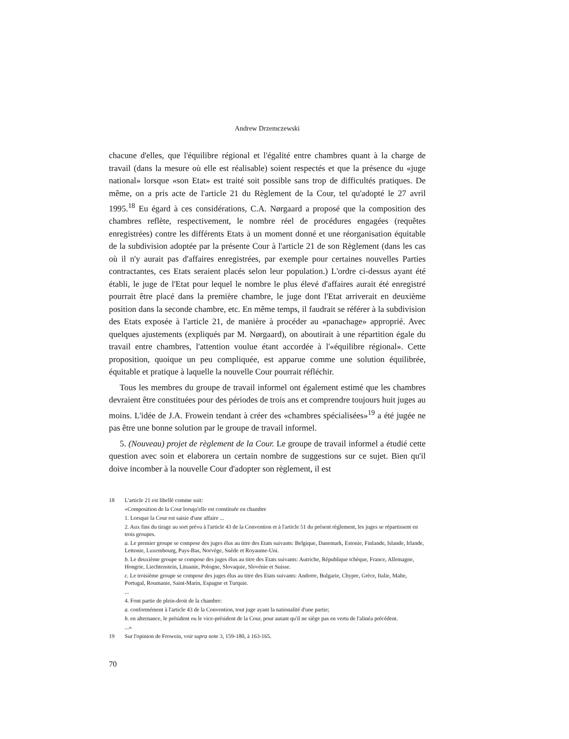Andrew Drzemczewski
chacune d'elles, que l'équilibre régional et l'égalité entre chambres quant à la charge de travail (dans la mesure où elle est réalisable) soient respectés et que la présence du «juge national» lorsque «son Etat» est traité soit possible sans trop de difficultés pratiques. De même, on a pris acte de l'article 21 du Règlement de la Cour, tel qu'adopté le 27 avril 1995.<sup>18</sup> Eu égard à ces considérations, C.A. Nørgaard a proposé que la composition des chambres reflète, respectivement, le nombre réel de procédures engagées (requêtes enregistrées) contre les différents Etats à un moment donné et une réorganisation équitable de la subdivision adoptée par la présente Cour à l'article 21 de son Règlement (dans les cas où il n'y aurait pas d'affaires enregistrées, par exemple pour certaines nouvelles Parties contractantes, ces Etats seraient placés selon leur population.) L'ordre ci-dessus ayant été établi, le juge de l'Etat pour lequel le nombre le plus élevé d'affaires aurait été enregistré pourrait être placé dans la première chambre, le juge dont l'Etat arriverait en deuxième position dans la seconde chambre, etc. En même temps, il faudrait se référer à la subdivision des Etats exposée à l'article 21, de manière à procéder au «panachage» approprié. Avec quelques ajustements (expliqués par M. Nørgaard), on aboutirait à une répartition égale du travail entre chambres, l'attention voulue étant accordée à l'«équilibre régional». Cette proposition, quoique un peu compliquée, est apparue comme une solution équilibrée, équitable et pratique à laquelle la nouvelle Cour pourrait réfléchir.
Tous les membres du groupe de travail informel ont également estimé que les chambres devraient être constituées pour des périodes de trois ans et comprendre toujours huit juges au moins. L'idée de J.A. Frowein tendant à créer des «chambres spécialisées»<sup>19</sup> a été jugée ne pas être une bonne solution par le groupe de travail informel.
5. (Nouveau) projet de règlement de la Cour. Le groupe de travail informel a étudié cette question avec soin et elaborera un certain nombre de suggestions sur ce sujet. Bien qu'il doive incomber à la nouvelle Cour d'adopter son règlement, il est
18 L'article 21 est libellé comme suit:
«Composition de la Cour lorsqu'elle est constituée en chambre
1. Lorsque la Cour est saisie d'une affaire ...
2. Aux fins du tirage au sort prévu à l'article 43 de la Convention et à l'article 51 du présent règlement, les juges se répartissent en trois groupes.
a. Le premier groupe se compose des juges élus au titre des Etats suivants: Belgique, Danemark, Estonie, Finlande, Islande, Irlande, Lettonie, Luxembourg, Pays-Bas, Norvège, Suède et Royaume-Uni.
b. Le deuxième groupe se compose des juges élus au titre des Etats suivants: Autriche, République tchèque, France, Allemagne, Hongrie, Liechtenstein, Lituanie, Pologne, Slovaquie, Slovénie et Suisse.
c. Le troisième groupe se compose des juges élus au titre des Etats suivants: Andorre, Bulgarie, Chypre, Grèce, Italie, Malte, Portugal, Roumanie, Saint-Marin, Espagne et Turquie.
...
4. Font partie de plein-droit de la chambre:
a. conformément à l'article 43 de la Convention, tout juge ayant la nationalité d'une partie;
b. en alternance, le président ou le vice-président de la Cour, pour autant qu'il ne siège pas en vertu de l'alinéa précédent.
...»
19 Sur l'opinion de Frowein, voir supra note 3, 159-180, à 163-165.
70